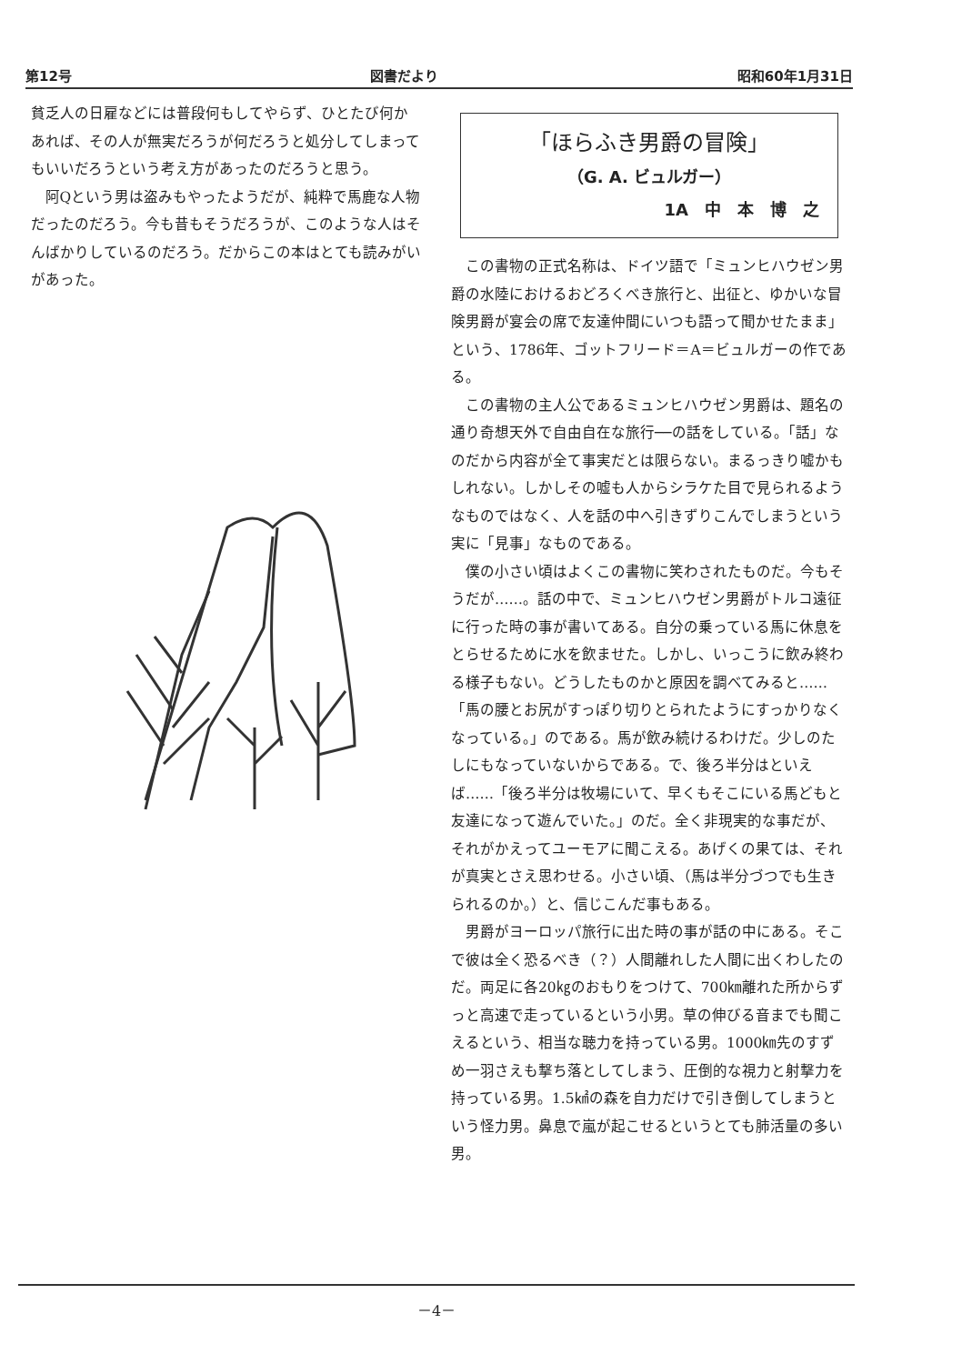第12号 図書だより 昭和60年1月31日
貧乏人の日雇などには普段何もしてやらず、ひとたび何かあれば、その人が無実だろうが何だろうと処分してしまってもいいだろうという考え方があったのだろうと思う。
阿Qという男は盗みもやったようだが、純粋で馬鹿な人物だったのだろう。今も昔もそうだろうが、このような人はそんばかりしているのだろう。だからこの本はとても読みがいがあった。
「ほらふき男爵の冒険」
（G. A. ビュルガー）
1A　中　本　博　之
この書物の正式名称は、ドイツ語で「ミュンヒハウゼン男爵の水陸におけるおどろくべき旅行と、出征と、ゆかいな冒険男爵が宴会の席で友達仲間にいつも語って聞かせたまま」という、1786年、ゴットフリード＝A＝ビュルガーの作である。
この書物の主人公であるミュンヒハウゼン男爵は、題名の通り奇想天外で自由自在な旅行──の話をしている。「話」なのだから内容が全て事実だとは限らない。まるっきり嘘かもしれない。しかしその嘘も人からシラケた目で見られるようなものではなく、人を話の中へ引きずりこんでしまうという実に「見事」なものである。
僕の小さい頃はよくこの書物に笑わされたものだ。今もそうだが……。話の中で、ミュンヒハウゼン男爵がトルコ遠征に行った時の事が書いてある。自分の乗っている馬に休息をとらせるために水を飲ませた。しかし、いっこうに飲み終わる様子もない。どうしたものかと原因を調べてみると……「馬の腰とお尻がすっぽり切りとられたようにすっかりなくなっている。」のである。馬が飲み続けるわけだ。少しのたしにもなっていないからである。で、後ろ半分はといえば……「後ろ半分は牧場にいて、早くもそこにいる馬どもと友達になって遊んでいた。」のだ。全く非現実的な事だが、それがかえってユーモアに聞こえる。あげくの果ては、それが真実とさえ思わせる。小さい頃、（馬は半分づつでも生きられるのか。）と、信じこんだ事もある。
男爵がヨーロッパ旅行に出た時の事が話の中にある。そこで彼は全く恐るべき（？）人間離れした人間に出くわしたのだ。両足に各20㎏のおもりをつけて、700㎞離れた所からずっと高速で走っているという小男。草の伸びる音までも聞こえるという、相当な聴力を持っている男。1000㎞先のすずめ一羽さえも撃ち落としてしまう、圧倒的な視力と射撃力を持っている男。1.5㎢の森を自力だけで引き倒してしまうという怪力男。鼻息で嵐が起こせるというとても肺活量の多い男。
－4－